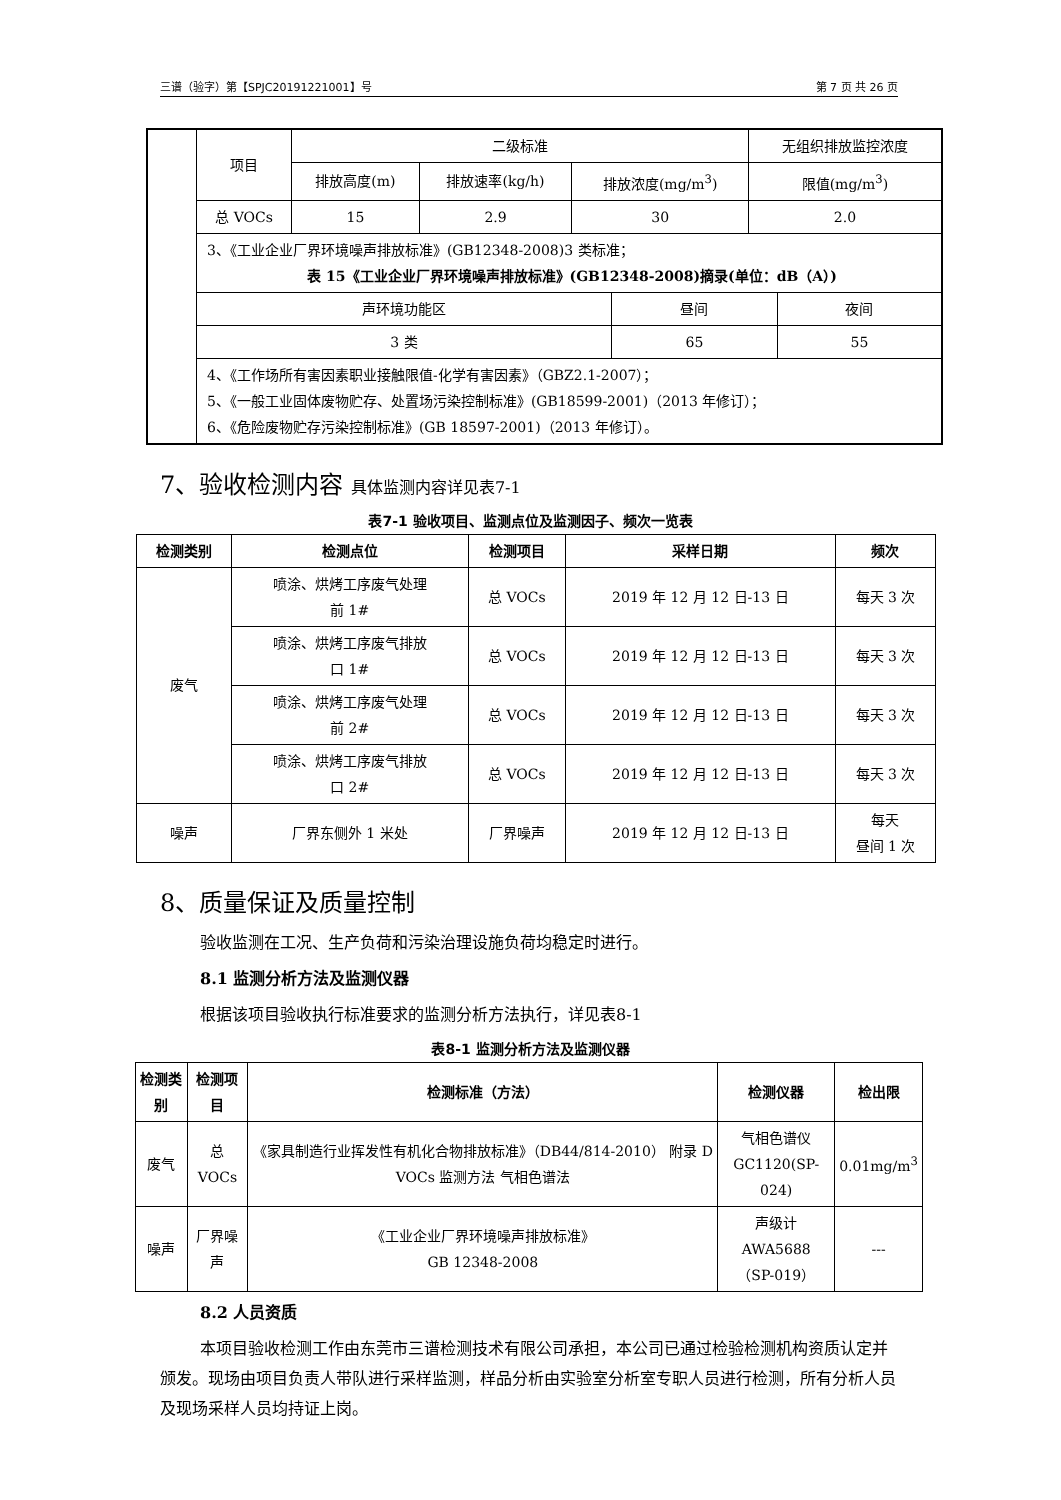三谱（验字）第【SPJC20191221001】号 第 7 页 共 26 页
| | 项目 | 二级标准 | | | 无组织排放监控浓度 |
| | | 排放高度(m) | 排放速率(kg/h) | 排放浓度(mg/m<sup>3</sup>) | 限值(mg/m<sup>3</sup>) |
| | 总 VOCs | 15 | 2.9 | 30 | 2.0 |
| | 3、《工业企业厂界环境噪声排放标准》(GB12348-2008)3 类标准； 表 15《工业企业厂界环境噪声排放标准》(GB12348-2008)摘录(单位：dB（A）) | | | | |
| | / 声环境功能区 / 昼间 / 夜间 / / 3 类 / 65 / 55 / | | | | |
| | 4、《工作场所有害因素职业接触限值-化学有害因素》（GBZ2.1-2007）； 5、《一般工业固体废物贮存、处置场污染控制标准》(GB18599-2001)（2013 年修订）； 6、《危险废物贮存污染控制标准》(GB 18597-2001)（2013 年修订）。 | | | | |
7、验收检测内容 具体监测内容详见表7-1
表7-1 验收项目、监测点位及监测因子、频次一览表
| 检测类别 | 检测点位 | 检测项目 | 采样日期 | 频次 |
| --- | --- | --- | --- | --- |
| 废气 | 喷涂、烘烤工序废气处理 前 1# | 总 VOCs | 2019 年 12 月 12 日-13 日 | 每天 3 次 |
| | 喷涂、烘烤工序废气排放 口 1# | 总 VOCs | 2019 年 12 月 12 日-13 日 | 每天 3 次 |
| | 喷涂、烘烤工序废气处理 前 2# | 总 VOCs | 2019 年 12 月 12 日-13 日 | 每天 3 次 |
| | 喷涂、烘烤工序废气排放 口 2# | 总 VOCs | 2019 年 12 月 12 日-13 日 | 每天 3 次 |
| 噪声 | 厂界东侧外 1 米处 | 厂界噪声 | 2019 年 12 月 12 日-13 日 | 每天 昼间 1 次 |
8、质量保证及质量控制
验收监测在工况、生产负荷和污染治理设施负荷均稳定时进行。
8.1 监测分析方法及监测仪器
根据该项目验收执行标准要求的监测分析方法执行，详见表8-1
表8-1 监测分析方法及监测仪器
| 检测类别 | 检测项目 | 检测标准（方法） | 检测仪器 | 检出限 |
| --- | --- | --- | --- | --- |
| 废气 | 总 VOCs | 《家具制造行业挥发性有机化合物排放标准》（DB44/814-2010） 附录 D VOCs 监测方法 气相色谱法 | 气相色谱仪 GC1120(SP-024) | 0.01mg/m<sup>3</sup> |
| 噪声 | 厂界噪声 | 《工业企业厂界环境噪声排放标准》 GB 12348-2008 | 声级计 AWA5688 （SP-019） | --- |
8.2 人员资质
本项目验收检测工作由东莞市三谱检测技术有限公司承担，本公司已通过检验检测机构资质认定并颁发。现场由项目负责人带队进行采样监测，样品分析由实验室分析室专职人员进行检测，所有分析人员及现场采样人员均持证上岗。